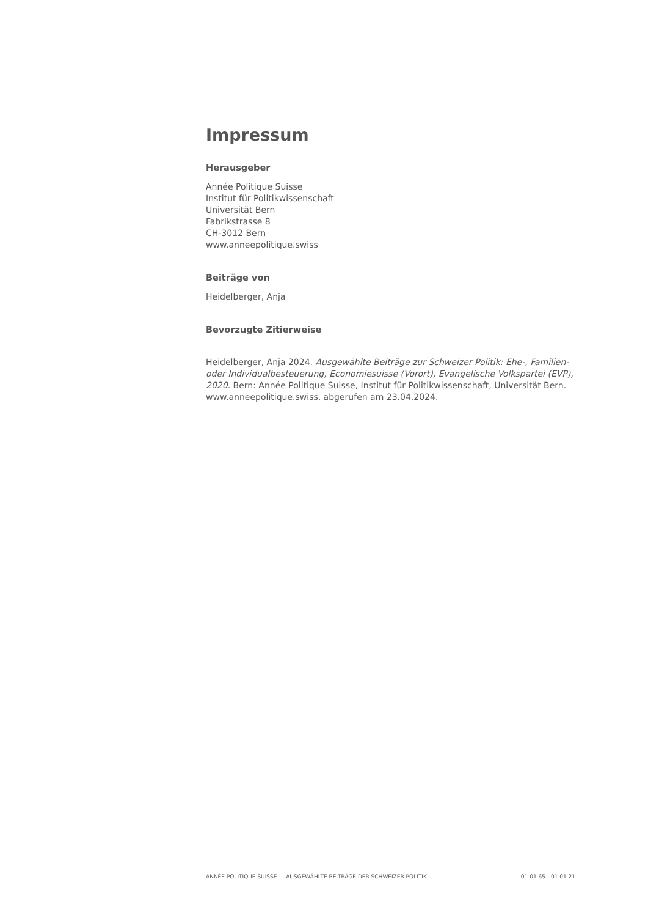Impressum
Herausgeber
Année Politique Suisse
Institut für Politikwissenschaft
Universität Bern
Fabrikstrasse 8
CH-3012 Bern
www.anneepolitique.swiss
Beiträge von
Heidelberger, Anja
Bevorzugte Zitierweise
Heidelberger, Anja 2024. Ausgewählte Beiträge zur Schweizer Politik: Ehe-, Familien- oder Individualbesteuerung, Economiesuisse (Vorort), Evangelische Volkspartei (EVP), 2020. Bern: Année Politique Suisse, Institut für Politikwissenschaft, Universität Bern. www.anneepolitique.swiss, abgerufen am 23.04.2024.
ANNÉE POLITIQUE SUISSE — AUSGEWÄHLTE BEITRÄGE DER SCHWEIZER POLITIK 01.01.65 - 01.01.21